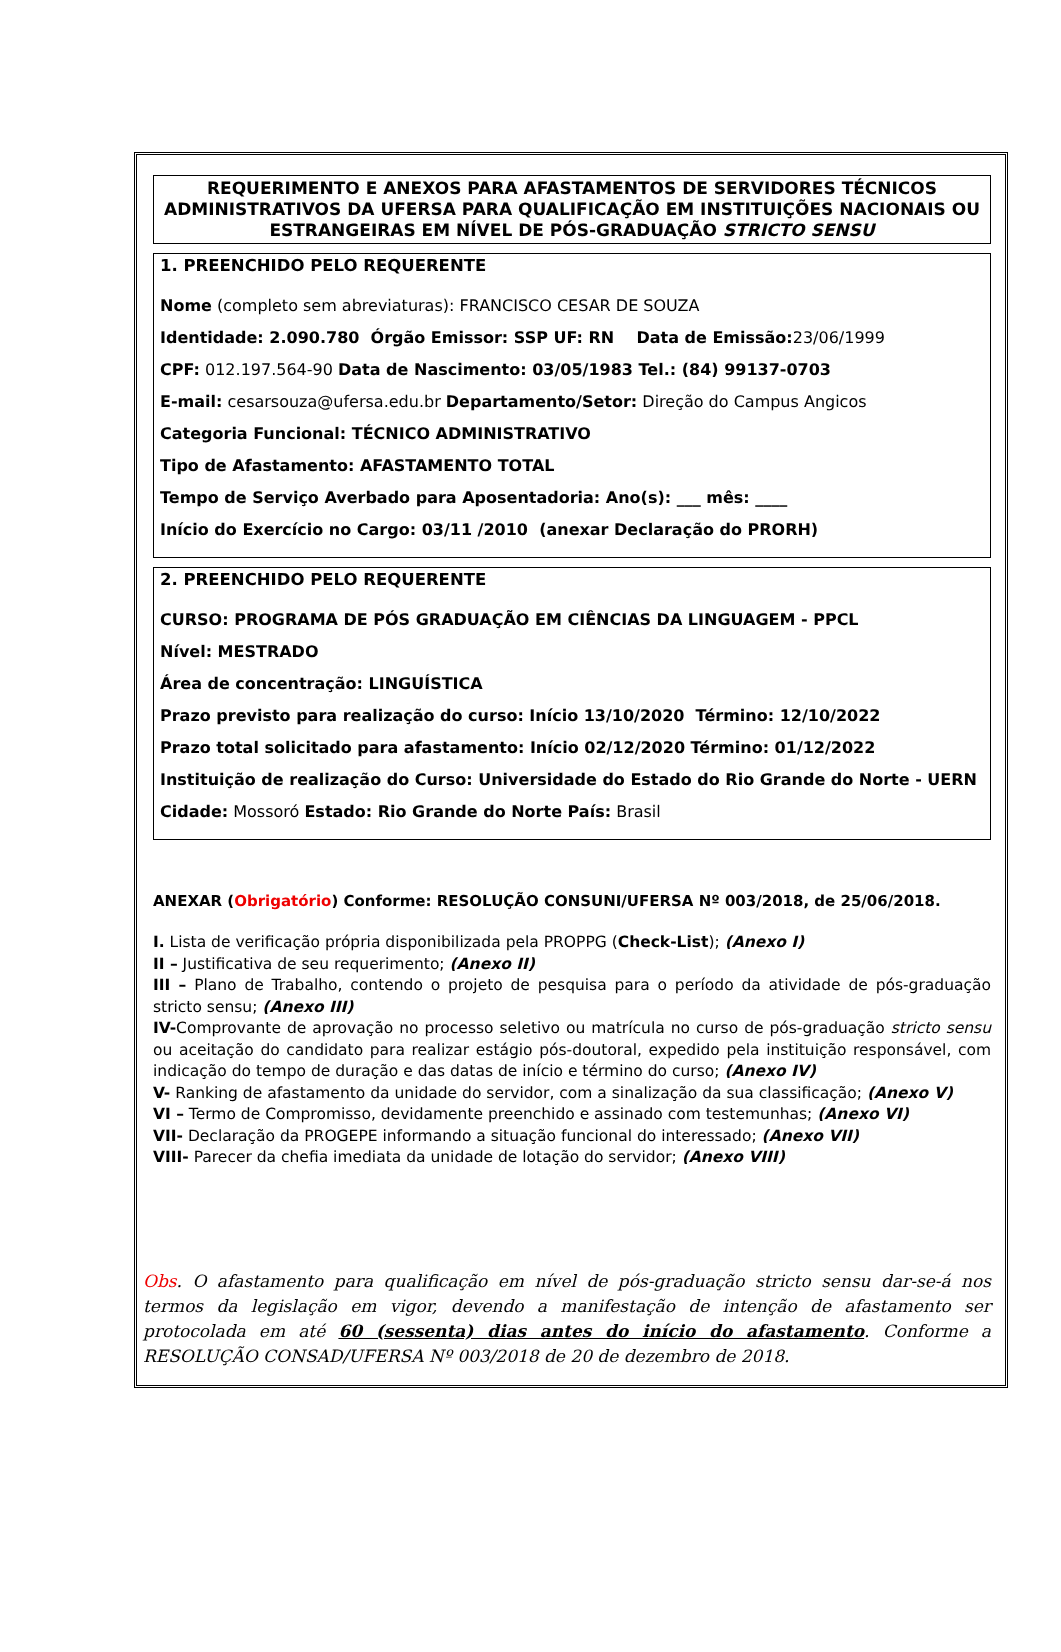REQUERIMENTO E ANEXOS PARA AFASTAMENTOS DE SERVIDORES TÉCNICOS ADMINISTRATIVOS DA UFERSA PARA QUALIFICAÇÃO EM INSTITUIÇÕES NACIONAIS OU ESTRANGEIRAS EM NÍVEL DE PÓS-GRADUAÇÃO STRICTO SENSU
1. PREENCHIDO PELO REQUERENTE
Nome (completo sem abreviaturas): FRANCISCO CESAR DE SOUZA
Identidade: 2.090.780 Órgão Emissor: SSP UF: RN Data de Emissão: 23/06/1999
CPF: 012.197.564-90 Data de Nascimento: 03/05/1983 Tel.: (84) 99137-0703
E-mail: cesarsouza@ufersa.edu.br Departamento/Setor: Direção do Campus Angicos
Categoria Funcional: TÉCNICO ADMINISTRATIVO
Tipo de Afastamento: AFASTAMENTO TOTAL
Tempo de Serviço Averbado para Aposentadoria: Ano(s): ___ mês: ____
Início do Exercício no Cargo: 03/11 /2010 (anexar Declaração do PRORH)
2. PREENCHIDO PELO REQUERENTE
CURSO: PROGRAMA DE PÓS GRADUAÇÃO EM CIÊNCIAS DA LINGUAGEM - PPCL
Nível: MESTRADO
Área de concentração: LINGUÍSTICA
Prazo previsto para realização do curso: Início 13/10/2020 Término: 12/10/2022
Prazo total solicitado para afastamento: Início 02/12/2020 Término: 01/12/2022
Instituição de realização do Curso: Universidade do Estado do Rio Grande do Norte - UERN
Cidade: Mossoró Estado: Rio Grande do Norte País: Brasil
ANEXAR (Obrigatório) Conforme: RESOLUÇÃO CONSUNI/UFERSA Nº 003/2018, de 25/06/2018.
I. Lista de verificação própria disponibilizada pela PROPPG (Check-List); (Anexo I)
II – Justificativa de seu requerimento; (Anexo II)
III – Plano de Trabalho, contendo o projeto de pesquisa para o período da atividade de pós-graduação stricto sensu; (Anexo III)
IV-Comprovante de aprovação no processo seletivo ou matrícula no curso de pós-graduação stricto sensu ou aceitação do candidato para realizar estágio pós-doutoral, expedido pela instituição responsável, com indicação do tempo de duração e das datas de início e término do curso; (Anexo IV)
V- Ranking de afastamento da unidade do servidor, com a sinalização da sua classificação; (Anexo V)
VI – Termo de Compromisso, devidamente preenchido e assinado com testemunhas; (Anexo VI)
VII- Declaração da PROGEPE informando a situação funcional do interessado; (Anexo VII)
VIII- Parecer da chefia imediata da unidade de lotação do servidor; (Anexo VIII)
Obs. O afastamento para qualificação em nível de pós-graduação stricto sensu dar-se-á nos termos da legislação em vigor, devendo a manifestação de intenção de afastamento ser protocolada em até 60 (sessenta) dias antes do início do afastamento. Conforme a RESOLUÇÃO CONSAD/UFERSA Nº 003/2018 de 20 de dezembro de 2018.